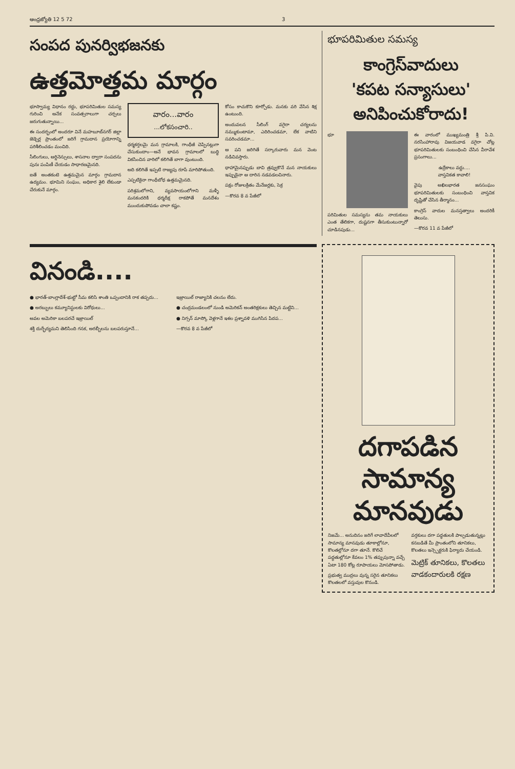ఆంధ్రజ్యోతి 12 5 72 3
సంపద పునర్విభజనకు
ఉత్తమోత్తమ మార్గం
భూస్వామ్య విధానం రద్దు, భూపరిమితుల సమస్య గురించి అనేక సంవత్సరాలుగా చర్చలు జరుగుతున్నాయి...
ఈ సందర్భంలో అందరూ వినే మహబూబ్‌నగర్ జిల్లా జెడ్చెర్ల ప్రాంతంలో జరిగే గ్రామదాన ప్రయోగాన్ని పరిశీలించడం మంచిది.
సీలింగులు, ఆర్డినెన్సులు, శాసనాల ద్వారా సంపదను పునః పంపిణీ చేయడం సాధారణమైనది.
ఐతే అంతకంటె ఉత్తమమైన మార్గం గ్రామదాన ఉద్యమం. భూమిని సంఘం, అధికార శైలి లేకుండా చేరుకునే మార్గం.
వారం...వారం
...లోకసంచారి..
ధర్మకర్తలమై మన గ్రామాలకి, గాంధీజీ చెప్పినట్లుగా చేసుకుందాం—అనే భావన గ్రామాలలో బుద్ధి వికసించిన వారిలో కలిగితే బాగా వుంటుంది.
అది కలిగితే ఇప్పటి రాజ్యపు రూపే మారిపోతుంది.
ఎప్పటికైనా గాంధీబోధ ఉత్తమమైనది.
పరిశ్రమలోగాని, వ్యవసాయంలోగాని మళ్ళీ మనకందరికి ధర్మదీక్ష రాకపోతే మనదేశం ముందుకుపోవడం చాలా కష్టం.
కోసం కాచుకొని కూర్చోడు. మనకు వరి వేసిన శిక్ష ఉంటుంది.
అందువలన సీలింగ్ వగైరా చర్యలను నమ్ముకుంటామా, ఎదిరించడమా, లేక వాటిని సవరించడమా...
ఆ పని జరిగితే సర్కారువారు మన వెంట నడిచివస్తారు.
ధాహామైనప్పుడు బావి త్రవ్వుకొనే మన నాయకులు ఇప్పుడైనా ఆ దారిన నడవడలచినారు.
పక్షం రోజులక్రితం మేనేజర్లకు, సెక్ర
—కొరవ 8 వ పేజీలో
భూపరిమితుల సమస్య
కాంగ్రెస్‌వాదులు
'కపట సన్యాసులు'
అనిపించుకోరాదు!
భూ పరిమితుల సమస్యను తమ నాయకులు ఎంత తేలికగా, దుష్టనగా తీసుకుంటున్నారో చూడినపుడు...
ఈ వారంలో ముఖ్యమంత్రి శ్రీ పి.వి. నరసింహారావు విజయవాడ వగైరా చోట్ల భూపరిమితులకు సంబంధించి చేసిన వీరావేశ ప్రసంగాలు...
ఉద్రేకాలు వద్దు....
వాస్తవికత కావాలి!
వైపు అఖిలభారత జనసంఘం భూపరిమితులకు సంబంధించి వాస్తవిక దృష్టితో చేసిన తీర్మానం...
కాంగ్రెస్ వాదుల మనస్తత్వాలు అందరికీ తెలుసు.
—కొరవ 11 వ పేజీలో
వినండి....
● భారత్-బాంగ్లాదేశ్-భుట్టో సీమ కలిసి శాంతి ఒప్పందానికి రాక తప్పదు...
● అరబ్బులు కమ్యూనిస్టులకు విరోధులు...
అవల అమెరికా బలపరచే ఇజ్రాయిల్
శక్తి దుర్భేద్యమని తెలిసింది గనక, అరబ్బీలను బలపరుస్తూనే...
ఇజ్రాయిల్ రాజ్యానికి చలనం లేదు.
● చంద్రమండలంలో నుండి అమెరికన్ అంతరిక్షకులు తెచ్చిన మట్టిని...
● నిగ్సన్ మాస్కో వెళ్లగానే ఇశల ప్రశ్నావళి ముగిసిన పిదప...
—కొరవ 8 వ పేజీలో
దగాపడిన
సామాన్య మానవుడు
నిజమే... అనుదినం జరిగే లావాదేవీలలో సామాన్య మానవుడు తూకాల్లోనూ, కొలతల్లోనూ దగా తూనే. కొలిచే పద్ధతుల్లోనూ కేవలం 1% తప్పుపున్నా వచ్చే ఏటా 180 కోట్ల రూపాయలు మోసపోతాడు.
ప్రభుత్వ ముద్రలు వున్న సరైన తూనికలు కొలతలలో వస్తువుల కొనండి.
వర్తకులు దగా పద్ధతులకి పాల్పడుతున్నట్లు కనబడితే మీ ప్రాంతంలోని తూనికలు, కొలతలు ఇన్స్పెక్టరుకి ఫిర్యాదు చేయండి.
మెట్రిక్ తూనికలు, కొలతలు వాడకందారులకి రక్షణ